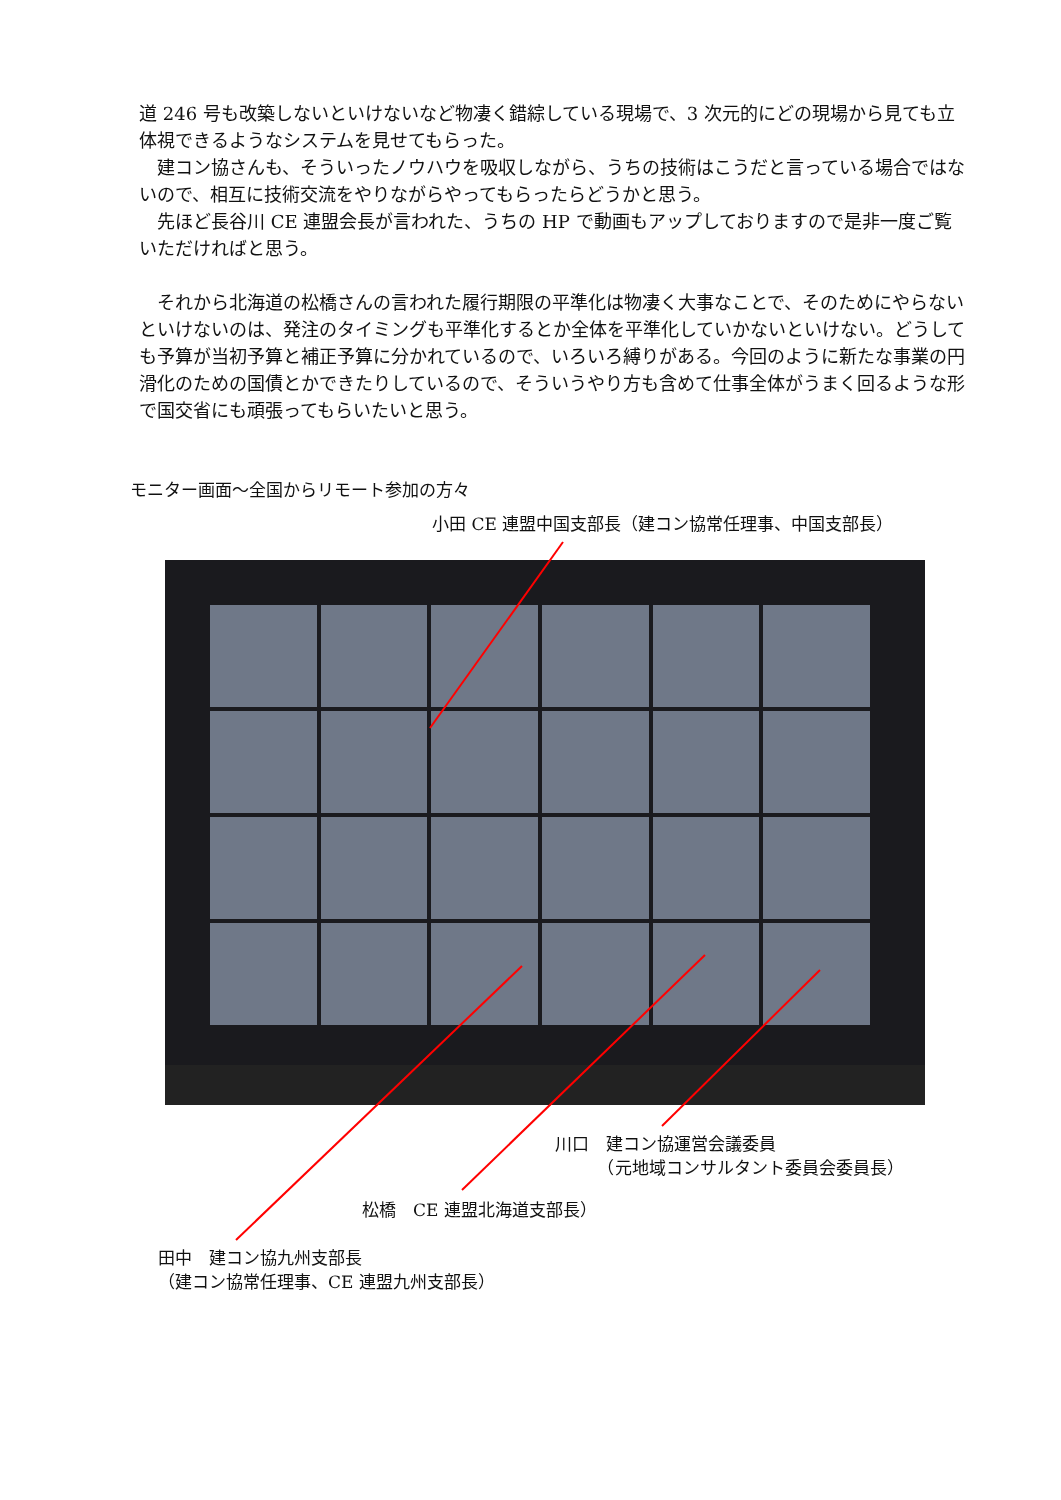道 246 号も改築しないといけないなど物凄く錯綜している現場で、3 次元的にどの現場から見ても立体視できるようなシステムを見せてもらった。
　建コン協さんも、そういったノウハウを吸収しながら、うちの技術はこうだと言っている場合ではないので、相互に技術交流をやりながらやってもらったらどうかと思う。
　先ほど長谷川 CE 連盟会長が言われた、うちの HP で動画もアップしておりますので是非一度ご覧いただければと思う。
　それから北海道の松橋さんの言われた履行期限の平準化は物凄く大事なことで、そのためにやらないといけないのは、発注のタイミングも平準化するとか全体を平準化していかないといけない。どうしても予算が当初予算と補正予算に分かれているので、いろいろ縛りがある。今回のように新たな事業の円滑化のための国債とかできたりしているので、そういうやり方も含めて仕事全体がうまく回るような形で国交省にも頑張ってもらいたいと思う。
モニター画面～全国からリモート参加の方々
小田 CE 連盟中国支部長（建コン協常任理事、中国支部長）
川口　建コン協運営会議委員
　　　（元地域コンサルタント委員会委員長）
松橋　CE 連盟北海道支部長）
田中　建コン協九州支部長
（建コン協常任理事、CE 連盟九州支部長）